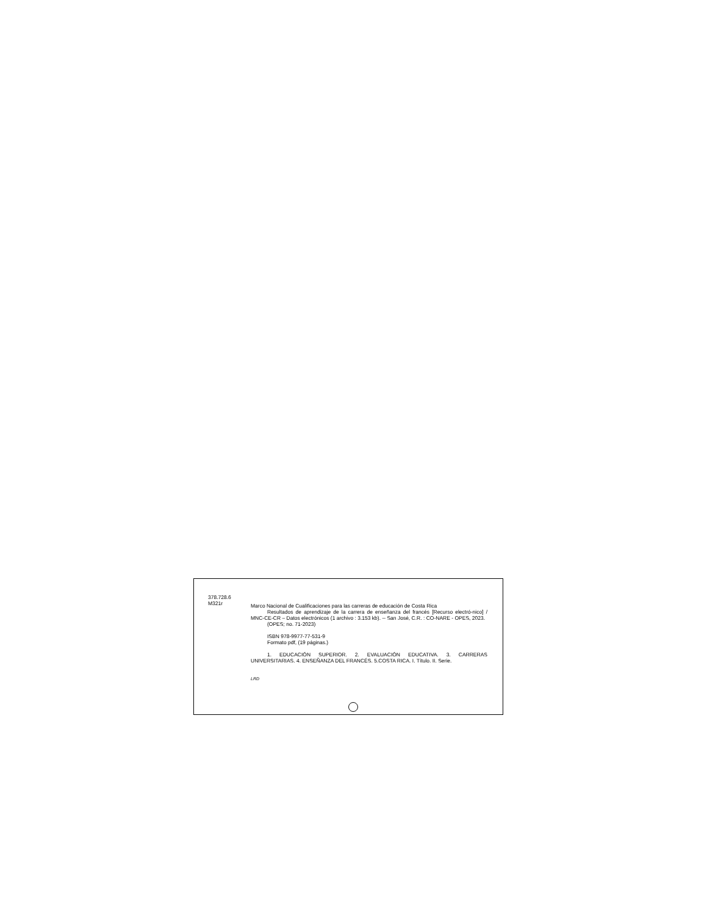378.728.6
M321r
Marco Nacional de Cualificaciones para las carreras de educación de Costa Rica
Resultados de aprendizaje de la carrera de enseñanza del francés [Recurso electró-nico] / MNC-CE-CR – Datos electrónicos (1 archivo : 3.153 kb). -- San José, C.R. : CO-NARE - OPES, 2023.
(OPES; no. 71-2023)
ISBN 978-9977-77-531-9
Formato pdf, (19 páginas.)
1. EDUCACIÓN SUPERIOR. 2. EVALUACIÓN EDUCATIVA. 3. CARRERAS UNIVERSITARIAS. 4. ENSEÑANZA DEL FRANCÉS. 5.COSTA RICA. I. Título. II. Serie.
LRD